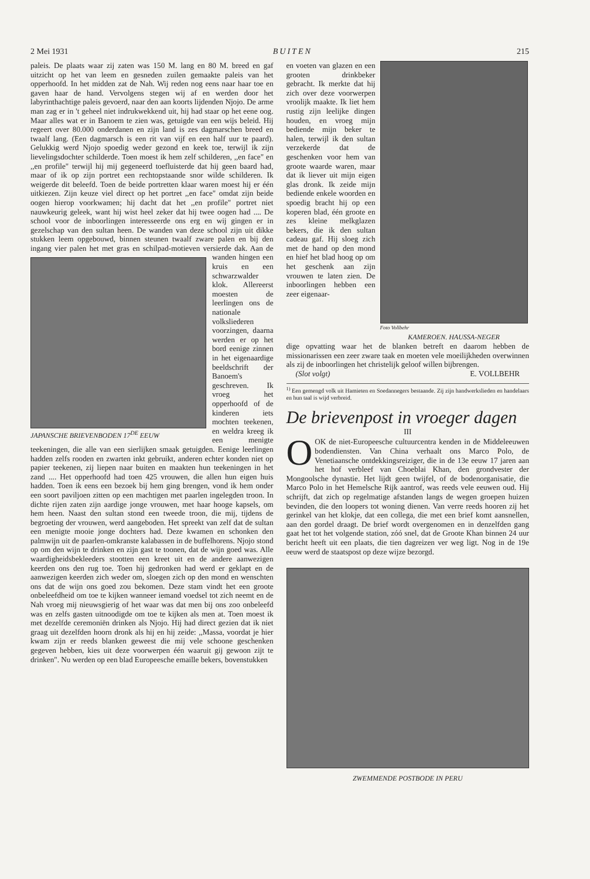2 Mei 1931 BUITEN 215
paleis. De plaats waar zij zaten was 150 M. lang en 80 M. breed en gaf uitzicht op het van leem en gesneden zuilen gemaakte paleis van het opperhoofd. In het midden zat de Nah. Wij reden nog eens naar haar toe en gaven haar de hand. Vervolgens stegen wij af en werden door het labyrinthachtige paleis gevoerd, naar den aan koorts lijdenden Njojo. De arme man zag er in 't geheel niet indrukwekkend uit, hij had staar op het eene oog. Maar alles wat er in Banoem te zien was, getuigde van een wijs beleid. Hij regeert over 80.000 onderdanen en zijn land is zes dagmarschen breed en twaalf lang. (Een dagmarsch is een rit van vijf en een half uur te paard). Gelukkig werd Njojo spoedig weder gezond en keek toe, terwijl ik zijn lievelingsdochter schilderde. Toen moest ik hem zelf schilderen, ,,en face" en ,,en profile" terwijl hij mij gegeneerd toefluisterde dat hij geen baard had, maar of ik op zijn portret een rechtopstaande snor wilde schilderen. Ik weigerde dit beleefd. Toen de beide portretten klaar waren moest hij er één uitkiezen. Zijn keuze viel direct op het portret ,,en face" omdat zijn beide oogen hierop voorkwamen; hij dacht dat het ,,en profile" portret niet nauwkeurig geleek, want hij wist heel zeker dat hij twee oogen had .... De school voor de inboorlingen interesseerde ons erg en wij gingen er in gezelschap van den sultan heen. De wanden van deze school zijn uit dikke stukken leem opgebouwd, binnen steunen twaalf zware palen en bij den ingang vier palen het met gras en schilpad-motieven versierde dak. Aan de JAPANSCHE BRIEVENBODEN 17<sup>DE</sup> EEUW wanden hingen een kruis en een schwarzwalder klok. Allereerst moesten de leerlingen ons de nationale volksliederen voorzingen, daarna werden er op het bord eenige zinnen in het eigenaardige beeldschrift der Banoem's geschreven. Ik vroeg het opperhoofd of de kinderen iets mochten teekenen, en weldra kreeg ik een menigte teekeningen, die alle van een sierlijken smaak getuigden. Eenige leerlingen hadden zelfs rooden en zwarten inkt gebruikt, anderen echter konden niet op papier teekenen, zij liepen naar buiten en maakten hun teekeningen in het zand .... Het opperhoofd had toen 425 vrouwen, die allen hun eigen huis hadden. Toen ik eens een bezoek bij hem ging brengen, vond ik hem onder een soort paviljoen zitten op een machtigen met paarlen ingelegden troon. In dichte rijen zaten zijn aardige jonge vrouwen, met haar hooge kapsels, om hem heen. Naast den sultan stond een tweede troon, die mij, tijdens de begroeting der vrouwen, werd aangeboden. Het spreekt van zelf dat de sultan een menigte mooie jonge dochters had. Deze kwamen en schonken den palmwijn uit de paarlen-omkranste kalabassen in de buffelhorens. Njojo stond op om den wijn te drinken en zijn gast te toonen, dat de wijn goed was. Alle waardigheidsbekleeders stootten een kreet uit en de andere aanwezigen keerden ons den rug toe. Toen hij gedronken had werd er geklapt en de aanwezigen keerden zich weder om, sloegen zich op den mond en wenschten ons dat de wijn ons goed zou bekomen. Deze stam vindt het een groote onbeleefdheid om toe te kijken wanneer iemand voedsel tot zich neemt en de Nah vroeg mij nieuwsgierig of het waar was dat men bij ons zoo onbeleefd was en zelfs gasten uitnoodigde om toe te kijken als men at. Toen moest ik met dezelfde ceremoniën drinken als Njojo. Hij had direct gezien dat ik niet graag uit dezelfden hoorn dronk als hij en hij zeide: ,,Massa, voordat je hier kwam zijn er reeds blanken geweest die mij vele schoone geschenken gegeven hebben, kies uit deze voorwerpen één waaruit gij gewoon zijt te drinken". Nu werden op een blad Europeesche emaille bekers, bovenstukken
en voeten van glazen en een grooten drinkbeker gebracht. Ik merkte dat hij zich over deze voorwerpen vroolijk maakte. Ik liet hem rustig zijn leelijke dingen houden, en vroeg mijn bediende mijn beker te halen, terwijl ik den sultan verzekerde dat de geschenken voor hem van groote waarde waren, maar dat ik liever uit mijn eigen glas dronk. Ik zeide mijn bediende enkele woorden en spoedig bracht hij op een koperen blad, één groote en zes kleine melkglazen bekers, die ik den sultan cadeau gaf. Hij sloeg zich met de hand op den mond en hief het blad hoog op om het geschenk aan zijn vrouwen te laten zien. De inboorlingen hebben een zeer eigenaar-
Foto Vollbehr
KAMEROEN. HAUSSA-NEGER
dige opvatting waar het de blanken betreft en daarom hebben de missionarissen een zeer zware taak en moeten vele moeilijkheden overwinnen als zij de inboorlingen het christelijk geloof willen bijbrengen.
(Slot volgt) E. VOLLBEHR
<sup>1)</sup> Een gemengd volk uit Hamieten en Soedannegers bestaande. Zij zijn handwerkslieden en handelaars en hun taal is wijd verbreid.
De brievenpost in vroeger dagen
III
OOK de niet-Europeesche cultuurcentra kenden in de Middeleeuwen bodendiensten. Van China verhaalt ons Marco Polo, de Venetiaansche ontdekkingsreiziger, die in de 13e eeuw 17 jaren aan het hof verbleef van Choeblai Khan, den grondvester der Mongoolsche dynastie. Het lijdt geen twijfel, of de bodenorganisatie, die Marco Polo in het Hemelsche Rijk aantrof, was reeds vele eeuwen oud. Hij schrijft, dat zich op regelmatige afstanden langs de wegen groepen huizen bevinden, die den loopers tot woning dienen. Van verre reeds hooren zij het gerinkel van het klokje, dat een collega, die met een brief komt aansnellen, aan den gordel draagt. De brief wordt overgenomen en in denzelfden gang gaat het tot het volgende station, zóó snel, dat de Groote Khan binnen 24 uur bericht heeft uit een plaats, die tien dagreizen ver weg ligt. Nog in de 19e eeuw werd de staatspost op deze wijze bezorgd.
ZWEMMENDE POSTBODE IN PERU